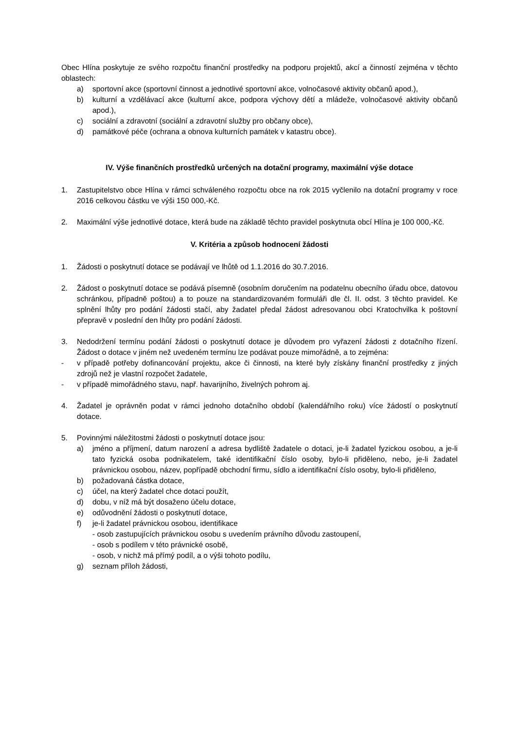Obec Hlína poskytuje ze svého rozpočtu finanční prostředky na podporu projektů, akcí a činností zejména v těchto oblastech:
a) sportovní akce (sportovní činnost a jednotlivé sportovní akce, volnočasové aktivity občanů apod.),
b) kulturní a vzdělávací akce (kulturní akce, podpora výchovy dětí a mládeže, volnočasové aktivity občanů apod.),
c) sociální a zdravotní (sociální a zdravotní služby pro občany obce),
d) památkové péče (ochrana a obnova kulturních památek v katastru obce).
IV. Výše finančních prostředků určených na dotační programy, maximální výše dotace
1. Zastupitelstvo obce Hlína v rámci schváleného rozpočtu obce na rok 2015 vyčlenilo na dotační programy v roce 2016 celkovou částku ve výši 150 000,-Kč.
2. Maximální výše jednotlivé dotace, která bude na základě těchto pravidel poskytnuta obcí Hlína je 100 000,-Kč.
V. Kritéria a způsob hodnocení žádosti
1. Žádosti o poskytnutí dotace se podávají ve lhůtě od 1.1.2016 do 30.7.2016.
2. Žádost o poskytnutí dotace se podává písemně (osobním doručením na podatelnu obecního úřadu obce, datovou schránkou, případně poštou) a to pouze na standardizovaném formuláři dle čl. II. odst. 3 těchto pravidel. Ke splnění lhůty pro podání žádosti stačí, aby žadatel předal žádost adresovanou obci Kratochvilka k poštovní přepravě v poslední den lhůty pro podání žádosti.
3. Nedodržení termínu podání žádosti o poskytnutí dotace je důvodem pro vyřazení žádosti z dotačního řízení. Žádost o dotace v jiném než uvedeném termínu lze podávat pouze mimořádně, a to zejména:
- v případě potřeby dofinancování projektu, akce či činnosti, na které byly získány finanční prostředky z jiných zdrojů než je vlastní rozpočet žadatele,
- v případě mimořádného stavu, např. havarijního, živelných pohrom aj.
4. Žadatel je oprávněn podat v rámci jednoho dotačního období (kalendářního roku) více žádostí o poskytnutí dotace.
5. Povinnými náležitostmi žádosti o poskytnutí dotace jsou:
a) jméno a příjmení, datum narození a adresa bydliště žadatele o dotaci, je-li žadatel fyzickou osobou, a je-li tato fyzická osoba podnikatelem, také identifikační číslo osoby, bylo-li přiděleno, nebo, je-li žadatel právnickou osobou, název, popřípadě obchodní firmu, sídlo a identifikační číslo osoby, bylo-li přiděleno,
b) požadovaná částka dotace,
c) účel, na který žadatel chce dotaci použít,
d) dobu, v níž má být dosaženo účelu dotace,
e) odůvodnění žádosti o poskytnutí dotace,
f) je-li žadatel právnickou osobou, identifikace
- osob zastupujících právnickou osobu s uvedením právního důvodu zastoupení,
- osob s podílem v této právnické osobě,
- osob, v nichž má přímý podíl, a o výši tohoto podílu,
g) seznam příloh žádosti,